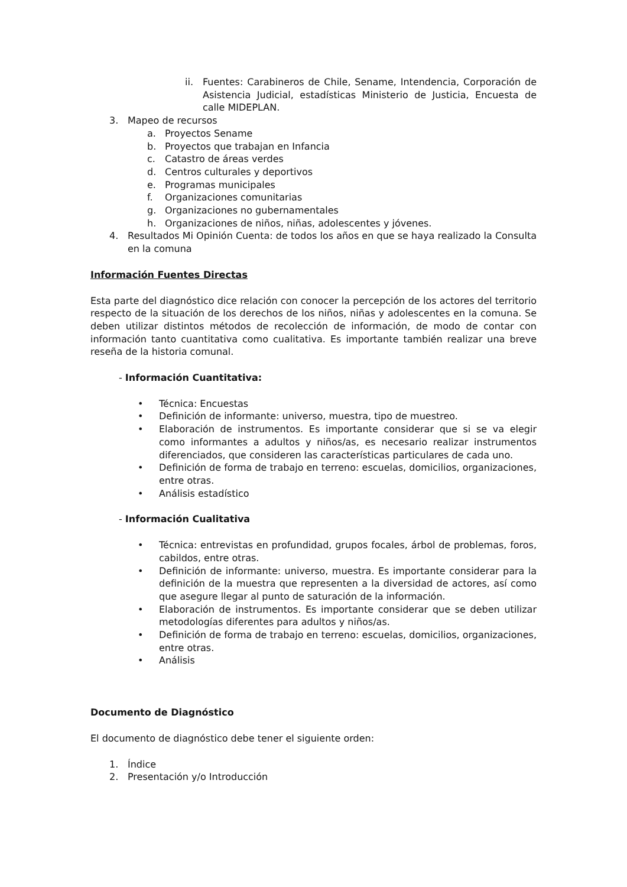ii. Fuentes: Carabineros de Chile, Sename, Intendencia, Corporación de Asistencia Judicial, estadísticas Ministerio de Justicia, Encuesta de calle MIDEPLAN.
3. Mapeo de recursos
a. Proyectos Sename
b. Proyectos que trabajan en Infancia
c. Catastro de áreas verdes
d. Centros culturales y deportivos
e. Programas municipales
f. Organizaciones comunitarias
g. Organizaciones no gubernamentales
h. Organizaciones de niños, niñas, adolescentes y jóvenes.
4. Resultados Mi Opinión Cuenta: de todos los años en que se haya realizado la Consulta en la comuna
Información Fuentes Directas
Esta parte del diagnóstico dice relación con conocer la percepción de los actores del territorio respecto de la situación de los derechos de los niños, niñas y adolescentes en la comuna. Se deben utilizar distintos métodos de recolección de información, de modo de contar con información tanto cuantitativa como cualitativa. Es importante también realizar una breve reseña de la historia comunal.
- Información Cuantitativa:
• Técnica: Encuestas
• Definición de informante: universo, muestra, tipo de muestreo.
• Elaboración de instrumentos. Es importante considerar que si se va elegir como informantes a adultos y niños/as, es necesario realizar instrumentos diferenciados, que consideren las características particulares de cada uno.
• Definición de forma de trabajo en terreno: escuelas, domicilios, organizaciones, entre otras.
• Análisis estadístico
- Información Cualitativa
• Técnica: entrevistas en profundidad, grupos focales, árbol de problemas, foros, cabildos, entre otras.
• Definición de informante: universo, muestra. Es importante considerar para la definición de la muestra que representen a la diversidad de actores, así como que asegure llegar al punto de saturación de la información.
• Elaboración de instrumentos. Es importante considerar que se deben utilizar metodologías diferentes para adultos y niños/as.
• Definición de forma de trabajo en terreno: escuelas, domicilios, organizaciones, entre otras.
• Análisis
Documento de Diagnóstico
El documento de diagnóstico debe tener el siguiente orden:
1. Índice
2. Presentación y/o Introducción